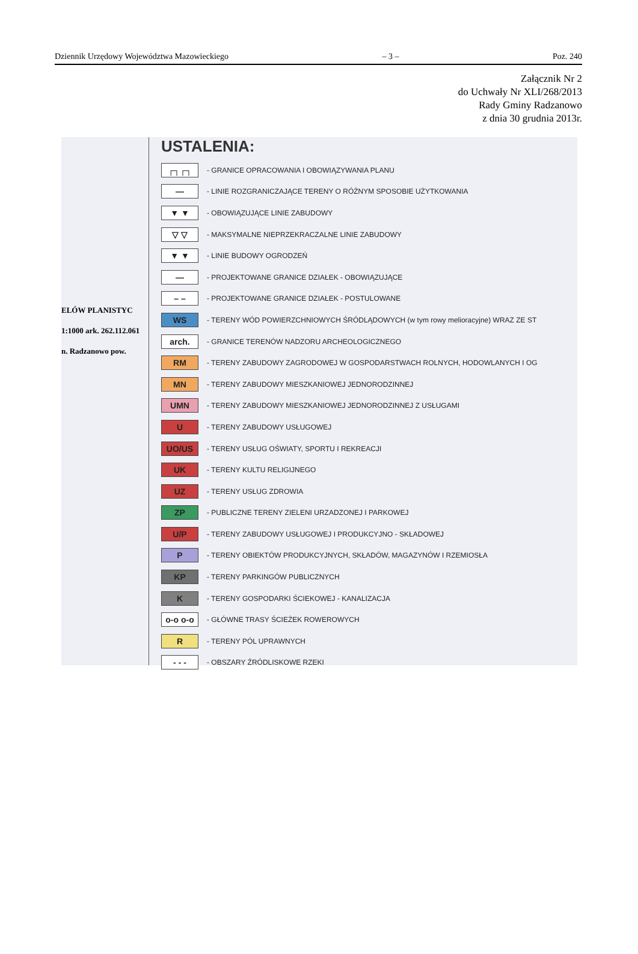Dziennik Urzędowy Województwa Mazowieckiego – 3 – Poz. 240
Załącznik Nr 2
do Uchwały Nr XLI/268/2013
Rady Gminy Radzanowo
z dnia 30 grudnia 2013r.
ELÓW PLANISTYC
1:1000 ark. 262.112.061
n. Radzanowo pow.
USTALENIA:
┌┐┌┐ - GRANICE OPRACOWANIA I OBOWIĄZYWANIA PLANU
— - LINIE ROZGRANICZAJĄCE TERENY O RÓŻNYM SPOSOBIE UŻYTKOWANIA
▼ ▼ - OBOWIĄZUJĄCE LINIE ZABUDOWY
▽ ▽ - MAKSYMALNE NIEPRZEKRACZALNE LINIE ZABUDOWY
▼ ▼ - LINIE BUDOWY OGRODZEŃ
— - PROJEKTOWANE GRANICE DZIAŁEK - OBOWIĄZUJĄCE
– – - PROJEKTOWANE GRANICE DZIAŁEK - POSTULOWANE
WS - TERENY WÓD POWIERZCHNIOWYCH ŚRÓDLĄDOWYCH (w tym rowy melioracyjne) WRAZ ZE ST
arch. - GRANICE TERENÓW NADZORU ARCHEOLOGICZNEGO
RM - TERENY ZABUDOWY ZAGRODOWEJ W GOSPODARSTWACH ROLNYCH, HODOWLANYCH I OG
MN - TERENY ZABUDOWY MIESZKANIOWEJ JEDNORODZINNEJ
UMN - TERENY ZABUDOWY MIESZKANIOWEJ JEDNORODZINNEJ Z USŁUGAMI
U - TERENY ZABUDOWY USŁUGOWEJ
UO/US - TERENY USŁUG OŚWIATY, SPORTU I REKREACJI
UK - TERENY KULTU RELIGIJNEGO
UZ - TERENY USŁUG ZDROWIA
ZP - PUBLICZNE TERENY ZIELENI URZADZONEJ I PARKOWEJ
U/P - TERENY ZABUDOWY USŁUGOWEJ I PRODUKCYJNO - SKŁADOWEJ
P - TERENY OBIEKTÓW PRODUKCYJNYCH, SKŁADÓW, MAGAZYNÓW I RZEMIOSŁA
KP - TERENY PARKINGÓW PUBLICZNYCH
K - TERENY GOSPODARKI ŚCIEKOWEJ - KANALIZACJA
o-o o-o - GŁÓWNE TRASY ŚCIEŻEK ROWEROWYCH
R - TERENY PÓL UPRAWNYCH
- - - - OBSZARY ŹRÓDLISKOWE RZEKI